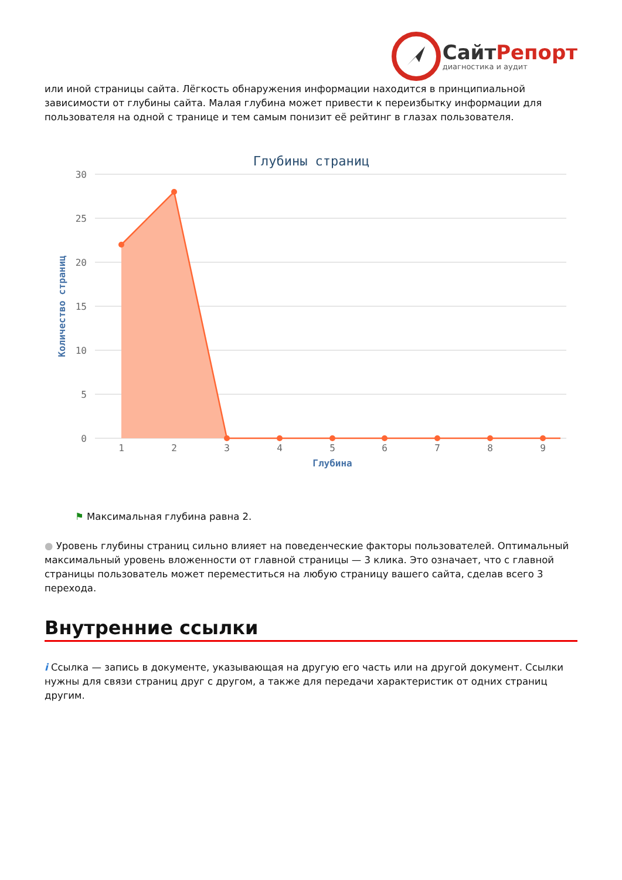СайтРепорт
диагностика и аудит
или иной страницы сайта. Лёгкость обнаружения информации находится в принципиальной зависимости от глубины сайта. Малая глубина может привести к переизбытку информации для пользователя на одной с транице и тем самым понизит её рейтинг в глазах пользователя.
Глубины страниц
30
25
20
15
10
5
0
Количество страниц
1
2
3
4
5
6
7
8
9
Глубина
⚑ Максимальная глубина равна 2.
● Уровень глубины страниц сильно влияет на поведенческие факторы пользователей. Оптимальный максимальный уровень вложенности от главной страницы — 3 клика. Это означает, что с главной страницы пользователь может переместиться на любую страницу вашего сайта, сделав всего 3 перехода.
Внутренние ссылки
i Ссылка — запись в документе, указывающая на другую его часть или на другой документ. Ссылки нужны для связи страниц друг с другом, а также для передачи характеристик от одних страниц другим.